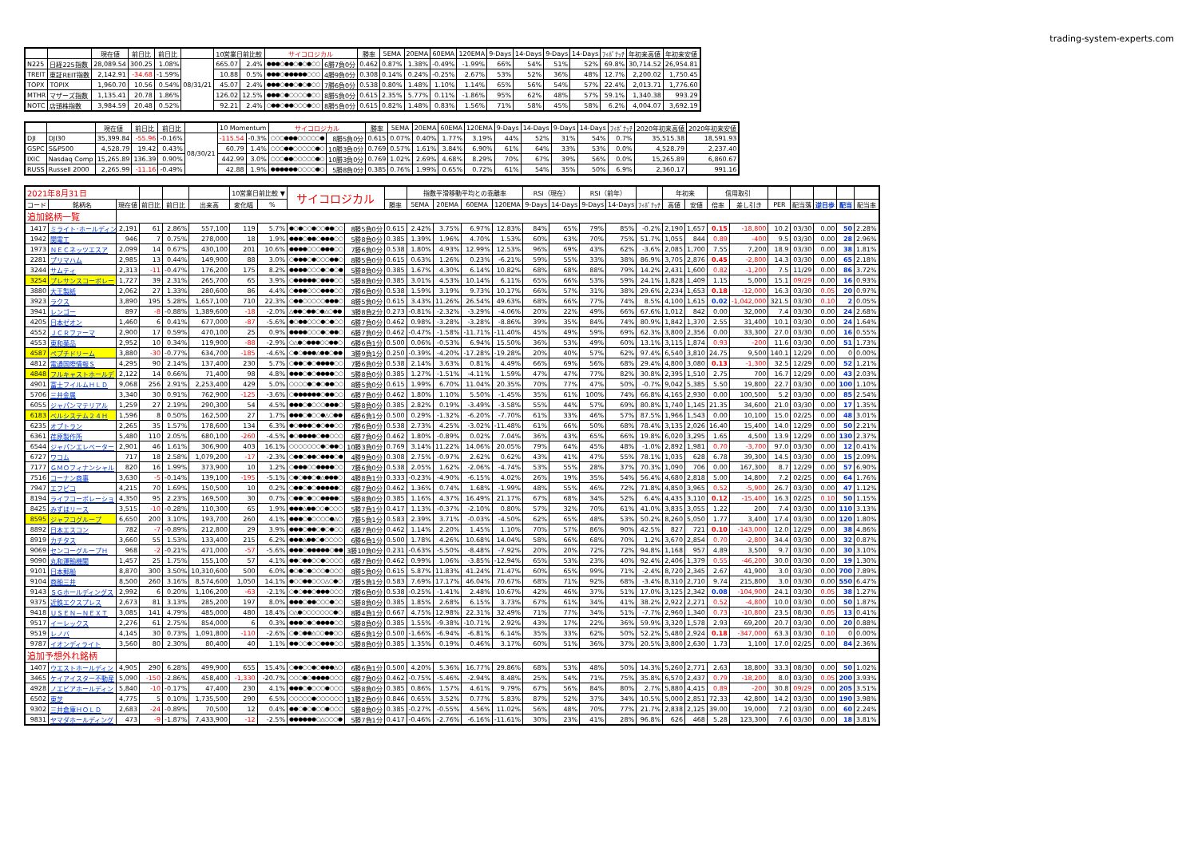trading-system-experts.com
| | | 現在値 | 前日比 | 前日比 | | 10営業日前比較 | | サイコロジカル | | 勝率 | 5EMA | 20EMA | 60EMA | 120EMA | 9-Days | 14-Days | 9-Days | 14-Days | ﾌｨﾎﾞﾅｯﾁ | 年初来高値 | 年初来安値 |
| --- | --- | --- | --- | --- | --- | --- | --- | --- | --- | --- | --- | --- | --- | --- | --- | --- | --- | --- | --- | --- | --- |
| N225 | 日経225指数 | 28,089.54 | 300.25 | 1.08% | 08/31/21 | 665.07 | 2.4% | ●●●○●●○●○●○○ | 6勝7負0分 | 0.462 | 0.87% | 1.38% | -0.49% | -1.99% | 66% | 54% | 51% | 52% | 69.8% | 30,714.52 | 26,954.81 |
| TREIT | 東証REIT指数 | 2,142.91 | -34.68 | -1.59% | | 10.88 | 0.5% | ●●●○●●●●●○○○ | 4勝9負0分 | 0.308 | 0.14% | 0.24% | -0.25% | 2.67% | 53% | 52% | 36% | 48% | 12.7% | 2,200.02 | 1,750.45 |
| TOPX | TOPIX | 1,960.70 | 10.56 | 0.54% | | 45.07 | 2.4% | ●●●○●●○●○●○○ | 7勝6負0分 | 0.538 | 0.80% | 1.48% | 1.10% | 1.14% | 65% | 56% | 54% | 57% | 22.4% | 2,013.71 | 1,776.60 |
| MTHR | マザーズ指数 | 1,135.41 | 20.78 | 1.86% | | 126.02 | 12.5% | ●●●○●○○○○●○○ | 8勝5負0分 | 0.615 | 2.35% | 5.77% | 0.11% | -1.86% | 95% | 62% | 48% | 57% | 59.1% | 1,340.38 | 993.29 |
| NOTC | 店頭株指数 | 3,984.59 | 20.48 | 0.52% | | 92.21 | 2.4% | ○●●○●●○○○●○○ | 8勝5負0分 | 0.615 | 0.82% | 1.48% | 0.83% | 1.56% | 71% | 58% | 45% | 58% | 6.2% | 4,004.07 | 3,692.19 |
| | | 現在値 | 前日比 | 前日比 | | 10 Momentum | | サイコロジカル | | 勝率 | 5EMA | 20EMA | 60EMA | 120EMA | 9-Days | 14-Days | 9-Days | 14-Days | ﾌｨﾎﾞﾅｯﾁ | 2020年初来高値 | 2020年初来安値 |
| --- | --- | --- | --- | --- | --- | --- | --- | --- | --- | --- | --- | --- | --- | --- | --- | --- | --- | --- | --- | --- | --- |
| DJI | DJI30 | 35,399.84 | -55.96 | -0.16% | 08/30/21 | -115.54 | -0.3% | ○○○●●●○○○○○● | 8勝5負0分 | 0.615 | 0.07% | 0.40% | 1.77% | 3.19% | 44% | 52% | 31% | 54% | 0.7% | 35,515.38 | 18,591.93 |
| GSPC | S&P500 | 4,528.79 | 19.42 | 0.43% | | 60.79 | 1.4% | ○○○●●○○○○○●○ | 10勝3負0分 | 0.769 | 0.57% | 1.61% | 3.84% | 6.90% | 61% | 64% | 33% | 53% | 0.0% | 4,528.79 | 2,237.40 |
| IXIC | Nasdaq Comp | 15,265.89 | 136.39 | 0.90% | | 442.99 | 3.0% | ○○○●●○○○○○●○ | 10勝3負0分 | 0.769 | 1.02% | 2.69% | 4.68% | 8.29% | 70% | 67% | 39% | 56% | 0.0% | 15,265.89 | 6,860.67 |
| RUSS | Russell 2000 | 2,265.99 | -11.16 | -0.49% | | 42.88 | 1.9% | ●●●●●●○○○○●○ | 5勝8負0分 | 0.385 | 0.76% | 1.99% | 0.65% | 0.72% | 61% | 54% | 35% | 50% | 6.9% | 2,360.17 | 991.16 |
| 2021年8月31日 | | | | | | 10営業日前比較 ▼ | | サイコロジカル | | | 指数平滑移動平均との乖離率 | | | | RSI（現在） | | RSI（前年） | | | 年初来 | | 信用取引 | | | | | | |
| --- | --- | --- | --- | --- | --- | --- | --- | --- | --- | --- | --- | --- | --- | --- | --- | --- | --- | --- | --- | --- | --- | --- | --- | --- | --- | --- | --- | --- |
| コード | 銘柄名 | 現在値 | 前日比 | 前日比 | 出来高 | 変化幅 | % | | | 勝率 | 5EMA | 20EMA | 60EMA | 120EMA | 9-Days | 14-Days | 9-Days | 14-Days | ﾌｨﾎﾞﾅｯﾁ | 高値 | 安値 | 倍率 | 差し引き | PER | 配当落 | 逆日歩 | 配当 | 配当率 |
| 追加銘柄一覧 | | | | | | | | | | | | | | | | | | | | | | | | | | | | |
| 1417 | ミライト･ホールディン | 2,191 | 61 | 2.86% | 557,100 | 119 | 5.7% | ●○●○○●○○●●○○ | 8勝5負0分 | 0.615 | 2.42% | 3.75% | 6.97% | 12.83% | 84% | 65% | 79% | 85% | -0.2% | 2,190 | 1,657 | 0.15 | -18,800 | 10.2 | 03/30 | 0.00 | 50 | 2.28% |
| 1942 | 関電工 | 946 | 7 | 0.75% | 278,000 | 18 | 1.9% | ●●●○●●○●●●○○ | 5勝8負0分 | 0.385 | 1.39% | 1.96% | 4.70% | 1.53% | 60% | 63% | 70% | 75% | 51.7% | 1,055 | 844 | 0.89 | -400 | 9.5 | 03/30 | 0.00 | 28 | 2.96% |
| 1973 | ＮＥＣネッツエスア | 2,099 | 14 | 0.67% | 430,100 | 201 | 10.6% | ●●●●○○○●●●○○ | 7勝6負0分 | 0.538 | 1.80% | 4.93% | 12.99% | 12.53% | 96% | 69% | 43% | 62% | -3.6% | 2,085 | 1,700 | 7.55 | 7,200 | 18.9 | 03/30 | 0.00 | 38 | 1.81% |
| 2281 | プリマハム | 2,985 | 13 | 0.44% | 149,900 | 88 | 3.0% | ○●●●○●○○○●●○ | 8勝5負0分 | 0.615 | 0.63% | 1.26% | 0.23% | -6.21% | 59% | 55% | 33% | 38% | 86.9% | 3,705 | 2,876 | 0.45 | -2,800 | 14.3 | 03/30 | 0.00 | 65 | 2.18% |
| 3244 | サムティ | 2,313 | -11 | -0.47% | 176,200 | 175 | 8.2% | ●●●●○○○●○●○● | 5勝8負0分 | 0.385 | 1.67% | 4.30% | 6.14% | 10.82% | 68% | 68% | 88% | 79% | 14.2% | 2,431 | 1,600 | 0.82 | -1,200 | 7.5 | 11/29 | 0.00 | 86 | 3.72% |
| 3254 | プレサンスコーポレー | 1,727 | 39 | 2.31% | 265,700 | 65 | 3.9% | ○●●●●●○●●●○○ | 5勝8負0分 | 0.385 | 3.01% | 4.53% | 10.14% | 6.11% | 65% | 66% | 53% | 59% | 24.1% | 1,828 | 1,409 | 1.15 | 5,000 | 15.1 | 09/29 | 0.00 | 16 | 0.93% |
| 3880 | 大王製紙 | 2,062 | 27 | 1.33% | 280,600 | 86 | 4.4% | ○●●●○○○●●●○○ | 7勝6負0分 | 0.538 | 1.59% | 3.19% | 9.73% | 10.17% | 66% | 57% | 31% | 38% | 29.6% | 2,234 | 1,653 | 0.18 | -12,000 | 16.3 | 03/30 | 0.05 | 20 | 0.97% |
| 3923 | ラクス | 3,890 | 195 | 5.28% | 1,657,100 | 710 | 22.3% | ○●●○○○○○●●●○ | 8勝5負0分 | 0.615 | 3.43% | 11.26% | 26.54% | 49.63% | 68% | 66% | 77% | 74% | 8.5% | 4,100 | 1,615 | 0.02 | -1,042,000 | 321.5 | 03/30 | 0.10 | 2 | 0.05% |
| 3941 | レンゴー | 897 | -8 | -0.88% | 1,389,600 | -18 | -2.0% | △●●○●●○●△○●● | 3勝8負2分 | 0.273 | -0.81% | -2.32% | -3.29% | -4.06% | 20% | 22% | 49% | 66% | 67.6% | 1,012 | 842 | 0.00 | 32,000 | 7.4 | 03/30 | 0.00 | 24 | 2.68% |
| 4205 | 日本ゼオン | 1,460 | 6 | 0.41% | 677,000 | -87 | -5.6% | ●○●●○○○●○●○○ | 6勝7負0分 | 0.462 | 0.98% | -3.28% | -3.28% | -8.86% | 39% | 35% | 84% | 74% | 80.9% | 1,842 | 1,370 | 2.55 | 31,400 | 10.1 | 03/30 | 0.00 | 24 | 1.64% |
| 4552 | ＪＣＲファーマ | 2,900 | 17 | 0.59% | 470,100 | 25 | 0.9% | ●●●●○○○●○●●○ | 6勝7負0分 | 0.462 | -0.47% | -1.58% | -11.71% | -11.40% | 45% | 49% | 59% | 69% | 62.3% | 3,800 | 2,356 | 0.00 | 33,300 | 27.0 | 03/30 | 0.00 | 16 | 0.55% |
| 4553 | 東和薬品 | 2,952 | 10 | 0.34% | 119,900 | -88 | -2.9% | ○△●○●●●○○●●○ | 6勝6負1分 | 0.500 | 0.06% | -0.53% | 6.94% | 15.50% | 36% | 53% | 49% | 60% | 13.1% | 3,115 | 1,874 | 0.93 | -200 | 11.6 | 03/30 | 0.00 | 51 | 1.73% |
| 4587 | ペプチドリーム | 3,880 | -30 | -0.77% | 634,700 | -185 | -4.6% | ○●○●●●△●●○●● | 3勝9負1分 | 0.250 | -0.39% | -4.20% | -17.28% | -19.28% | 20% | 40% | 57% | 62% | 97.4% | 6,540 | 3,810 | 24.75 | 9,500 | 140.1 | 12/29 | 0.00 | 0 | 0.00% |
| 4812 | 電通国際情報Ｓ | 4,295 | 90 | 2.14% | 137,400 | 230 | 5.7% | ○●●○●○●●●●○○ | 7勝6負0分 | 0.538 | 2.14% | 3.63% | 0.81% | 4.49% | 66% | 69% | 56% | 68% | 29.4% | 4,800 | 3,080 | 0.13 | -1,300 | 32.5 | 12/29 | 0.00 | 52 | 1.21% |
| 4848 | フルキャストホールデ | 2,122 | 14 | 0.66% | 71,400 | 98 | 4.8% | ●●●○●○●●●●○○ | 5勝8負0分 | 0.385 | 1.27% | -1.51% | -4.11% | 1.59% | 47% | 47% | 77% | 82% | 30.8% | 2,395 | 1,510 | 2.75 | 700 | 16.7 | 12/29 | 0.00 | 43 | 2.03% |
| 4901 | 富士フイルムＨＬＤ | 9,068 | 256 | 2.91% | 2,253,400 | 429 | 5.0% | ○○○○●○●○●●○○ | 8勝5負0分 | 0.615 | 1.99% | 6.70% | 11.04% | 20.35% | 70% | 77% | 47% | 50% | -0.7% | 9,042 | 5,385 | 5.50 | 19,800 | 22.7 | 03/30 | 0.00 | 100 | 1.10% |
| 5706 | 三井金属 | 3,340 | 30 | 0.91% | 762,900 | -125 | -3.6% | ○●●●●●●○●●○○ | 6勝7負0分 | 0.462 | 1.80% | 1.10% | 5.50% | -1.45% | 35% | 61% | 100% | 74% | 66.8% | 4,165 | 2,930 | 0.00 | 100,500 | 5.2 | 03/30 | 0.00 | 85 | 2.54% |
| 6055 | ジャパンマテリアル | 1,259 | 27 | 2.19% | 290,300 | 54 | 4.5% | ●●●○●○○○●●●○ | 5勝8負0分 | 0.385 | 2.82% | 0.19% | -3.49% | -3.58% | 55% | 44% | 57% | 69% | 80.8% | 1,740 | 1,145 | 21.35 | 34,600 | 21.0 | 03/30 | 0.00 | 17 | 1.35% |
| 6183 | ベルシステム２４Ｈ | 1,596 | 8 | 0.50% | 162,500 | 27 | 1.7% | ●●●○●○○●△○●● | 6勝6負1分 | 0.500 | 0.29% | -1.32% | -6.20% | -7.70% | 61% | 33% | 46% | 57% | 87.5% | 1,966 | 1,543 | 0.00 | 10,100 | 15.0 | 02/25 | 0.00 | 48 | 3.01% |
| 6235 | オプトラン | 2,265 | 35 | 1.57% | 178,600 | 134 | 6.3% | ●○●●●○●○●●○○ | 7勝6負0分 | 0.538 | 2.73% | 4.25% | -3.02% | -11.48% | 61% | 66% | 50% | 68% | 78.4% | 3,135 | 2,026 | 16.40 | 15,400 | 14.0 | 12/29 | 0.00 | 50 | 2.21% |
| 6361 | 荏原製作所 | 5,480 | 110 | 2.05% | 680,100 | -260 | -4.5% | ●○●●●●○●●○○○ | 6勝7負0分 | 0.462 | 1.80% | -0.89% | 0.02% | 7.04% | 36% | 43% | 65% | 66% | 19.8% | 6,020 | 3,295 | 1.65 | 4,500 | 13.9 | 12/29 | 0.00 | 130 | 2.37% |
| 6544 | ジャパンエレベーター | 2,901 | 46 | 1.61% | 306,900 | 403 | 16.1% | ○○○○○○○●○●●○ | 10勝3負0分 | 0.769 | 3.14% | 11.22% | 14.06% | 20.05% | 79% | 64% | 45% | 48% | -1.0% | 2,892 | 1,981 | 0.70 | -3,700 | 97.0 | 03/30 | 0.00 | 12 | 0.41% |
| 6727 | ワコム | 717 | 18 | 2.58% | 1,079,200 | -17 | -2.3% | ○●●○●●○●●●○● | 4勝9負0分 | 0.308 | 2.75% | -0.97% | 2.62% | 0.62% | 43% | 41% | 47% | 55% | 78.1% | 1,035 | 628 | 6.78 | 39,300 | 14.5 | 03/30 | 0.00 | 15 | 2.09% |
| 7177 | ＧＭＯフィナンシャル | 820 | 16 | 1.99% | 373,900 | 10 | 1.2% | ○●●●○○●●●●○○ | 7勝6負0分 | 0.538 | 2.05% | 1.62% | -2.06% | -4.74% | 53% | 55% | 28% | 37% | 70.3% | 1,090 | 706 | 0.00 | 167,300 | 8.7 | 12/29 | 0.00 | 57 | 6.90% |
| 7516 | コーナン商事 | 3,630 | -5 | -0.14% | 139,100 | -195 | -5.1% | ○●○●●○●△●●●○ | 4勝8負1分 | 0.333 | -0.23% | -4.90% | -6.15% | 4.02% | 26% | 19% | 35% | 54% | 56.4% | 4,680 | 2,818 | 5.00 | 14,800 | 7.2 | 02/25 | 0.00 | 64 | 1.76% |
| 7947 | エフピコ | 4,215 | 70 | 1.69% | 150,500 | 10 | 0.2% | ○●●○●○●●●●●○ | 6勝7負0分 | 0.462 | 1.36% | 0.74% | 1.68% | -1.99% | 48% | 55% | 46% | 72% | 71.8% | 4,850 | 3,965 | 0.52 | -5,900 | 26.7 | 03/30 | 0.00 | 47 | 1.12% |
| 8194 | ライフコーポレーショ | 4,350 | 95 | 2.23% | 169,500 | 30 | 0.7% | ○●●○●○○●●●●○ | 5勝8負0分 | 0.385 | 1.16% | 4.37% | 16.49% | 21.17% | 67% | 68% | 34% | 52% | 6.4% | 4,435 | 3,110 | 0.12 | -15,400 | 16.3 | 02/25 | 0.10 | 50 | 1.15% |
| 8425 | みずほリース | 3,515 | -10 | -0.28% | 110,300 | 65 | 1.9% | ●●●△●●○○●○○○ | 5勝7負1分 | 0.417 | 1.13% | -0.37% | -2.10% | 0.80% | 57% | 32% | 70% | 61% | 41.0% | 3,835 | 3,055 | 1.22 | 200 | 7.4 | 03/30 | 0.00 | 110 | 3.13% |
| 8595 | ジャフコグループ | 6,650 | 200 | 3.10% | 193,700 | 260 | 4.1% | ●●●○●○○○○●△○ | 7勝5負1分 | 0.583 | 2.39% | 3.71% | -0.03% | -4.50% | 62% | 65% | 48% | 53% | 50.2% | 8,260 | 5,050 | 1.77 | 3,400 | 17.4 | 03/30 | 0.00 | 120 | 1.80% |
| 8892 | 日本エスコン | 782 | -7 | -0.89% | 212,800 | 29 | 3.9% | ●●●○●●○●○●○○ | 6勝7負0分 | 0.462 | 1.14% | 2.20% | 1.45% | 1.10% | 70% | 57% | 86% | 90% | 42.5% | 827 | 721 | 0.10 | -143,000 | 12.0 | 12/29 | 0.00 | 38 | 4.86% |
| 8919 | カチタス | 3,660 | 55 | 1.53% | 133,400 | 215 | 6.2% | ●●●△●●○●○○○○ | 6勝6負1分 | 0.500 | 1.78% | 4.26% | 10.68% | 14.04% | 58% | 66% | 68% | 70% | 1.2% | 3,670 | 2,854 | 0.70 | -2,800 | 34.4 | 03/30 | 0.00 | 32 | 0.87% |
| 9069 | センコーグループＨ | 968 | -2 | -0.21% | 471,000 | -57 | -5.6% | ●●●○●●●●●○●● | 3勝10負0分 | 0.231 | -0.63% | -5.50% | -8.48% | -7.92% | 20% | 20% | 72% | 72% | 94.8% | 1,168 | 957 | 4.89 | 3,500 | 9.7 | 03/30 | 0.00 | 30 | 3.10% |
| 9090 | 丸和運輸機関 | 1,457 | 25 | 1.75% | 155,100 | 57 | 4.1% | ●●○●●○○●○○○○ | 6勝7負0分 | 0.462 | 0.99% | 1.06% | -3.85% | -12.94% | 65% | 53% | 23% | 40% | 92.4% | 2,406 | 1,379 | 0.55 | -46,200 | 30.0 | 03/30 | 0.00 | 19 | 1.30% |
| 9101 | 日本郵船 | 8,870 | 300 | 3.50% | 10,310,600 | 500 | 6.0% | ●○●○●○○○●○○○ | 8勝5負0分 | 0.615 | 5.87% | 11.83% | 41.24% | 71.47% | 60% | 65% | 99% | 71% | -2.4% | 8,720 | 2,345 | 2.67 | 41,900 | 3.0 | 03/30 | 0.00 | 700 | 7.89% |
| 9104 | 商船三井 | 8,500 | 260 | 3.16% | 8,574,600 | 1,050 | 14.1% | ●○○●●○○○△○●○ | 7勝5負1分 | 0.583 | 7.69% | 17.17% | 46.04% | 70.67% | 68% | 71% | 92% | 68% | -3.4% | 8,310 | 2,710 | 9.74 | 215,800 | 3.0 | 03/30 | 0.00 | 550 | 6.47% |
| 9143 | ＳＧホールディングス | 2,992 | 6 | 0.20% | 1,106,200 | -63 | -2.1% | ○●○●●○●●●○○○ | 7勝6負0分 | 0.538 | -0.25% | -1.41% | 2.48% | 10.67% | 42% | 46% | 37% | 51% | 17.0% | 3,125 | 2,342 | 0.08 | -104,900 | 24.1 | 03/30 | 0.05 | 38 | 1.27% |
| 9375 | 近鉄エクスプレス | 2,673 | 81 | 3.13% | 285,200 | 197 | 8.0% | ●●●○●●○○○●○○ | 5勝8負0分 | 0.385 | 1.85% | 2.68% | 6.15% | 3.73% | 67% | 61% | 34% | 41% | 38.2% | 2,922 | 2,271 | 0.52 | -4,800 | 10.0 | 03/30 | 0.00 | 50 | 1.87% |
| 9418 | ＵＳＥＮ－ＮＥＸＴ | 3,085 | 141 | 4.79% | 485,000 | 480 | 18.4% | ○△●○○○○○○○●○ | 8勝4負1分 | 0.667 | 4.75% | 12.98% | 22.31% | 32.49% | 71% | 77% | 34% | 51% | -7.7% | 2,960 | 1,340 | 0.73 | -10,800 | 23.5 | 08/30 | 0.05 | 13 | 0.41% |
| 9517 | イーレックス | 2,276 | 61 | 2.75% | 854,000 | 6 | 0.3% | ●●●○●○●●●●○○ | 5勝8負0分 | 0.385 | 1.55% | -9.38% | -10.71% | 2.92% | 43% | 17% | 22% | 36% | 59.9% | 3,320 | 1,578 | 2.93 | 69,200 | 20.7 | 03/30 | 0.00 | 20 | 0.88% |
| 9519 | レノバ | 4,145 | 30 | 0.73% | 1,091,800 | -110 | -2.6% | ○●○●●△○○●●○○ | 6勝6負1分 | 0.500 | -1.66% | -6.94% | -6.81% | 6.14% | 35% | 33% | 62% | 50% | 52.2% | 5,480 | 2,924 | 0.18 | -347,000 | 63.3 | 03/30 | 0.10 | 0 | 0.00% |
| 9787 | イオンディライト | 3,560 | 80 | 2.30% | 80,400 | 40 | 1.1% | ●●○○●○○●●●○○ | 5勝8負0分 | 0.385 | 1.35% | 0.19% | 0.46% | 3.17% | 60% | 51% | 36% | 37% | 20.5% | 3,800 | 2,630 | 1.73 | 1,100 | 17.0 | 02/25 | 0.00 | 84 | 2.36% |
| 追加予想外れ銘柄 | | | | | | | | | | | | | | | | | | | | | | | | | | | | |
| 1407 | ウエストホールディン | 4,905 | 290 | 6.28% | 499,900 | 655 | 15.4% | ○●●○○●○●●●△○ | 6勝6負1分 | 0.500 | 4.20% | 5.36% | 16.77% | 29.86% | 68% | 53% | 48% | 50% | 14.3% | 5,260 | 2,771 | 2.63 | 18,800 | 33.3 | 08/30 | 0.00 | 50 | 1.02% |
| 3465 | ケイアイスター不動産 | 5,090 | -150 | -2.86% | 458,400 | -1,330 | -20.7% | ○○○●○●●●●○○○ | 6勝7負0分 | 0.462 | -0.75% | -5.46% | -2.94% | 8.48% | 25% | 54% | 71% | 75% | 35.8% | 6,570 | 2,437 | 0.79 | -18,200 | 8.0 | 03/30 | 0.05 | 200 | 3.93% |
| 4928 | ノエビアホールディン | 5,840 | -10 | -0.17% | 47,400 | 230 | 4.1% | ●●●○●○○○●○○○ | 5勝8負0分 | 0.385 | 0.86% | 1.57% | 4.61% | 9.79% | 67% | 56% | 84% | 80% | 2.7% | 5,880 | 4,415 | 0.89 | -200 | 30.8 | 09/29 | 0.00 | 205 | 3.51% |
| 6502 | 東芝 | 4,775 | 5 | 0.10% | 1,735,500 | 290 | 6.5% | ○○○○○●○○○○○○ | 11勝2負0分 | 0.846 | 0.65% | 3.52% | 0.77% | 5.83% | 87% | 52% | 37% | 34% | 10.5% | 5,000 | 2,851 | 72.33 | 42,800 | 14.2 | 03/30 | 0.00 | 190 | 3.98% |
| 9302 | 三井倉庫ＨＯＬＤ | 2,683 | -24 | -0.89% | 70,500 | 12 | 0.4% | ●●○●○●○○●○○○ | 5勝8負0分 | 0.385 | -0.27% | -0.55% | 4.56% | 11.02% | 56% | 48% | 70% | 77% | 21.7% | 2,838 | 2,125 | 39.00 | 19,000 | 7.2 | 03/30 | 0.00 | 60 | 2.24% |
| 9831 | ヤマダホールディング | 473 | -9 | -1.87% | 7,433,900 | -12 | -2.5% | ●●●●●●○△○○○● | 5勝7負1分 | 0.417 | -0.46% | -2.76% | -6.16% | -11.61% | 30% | 23% | 41% | 28% | 96.8% | 626 | 468 | 5.28 | 123,300 | 7.6 | 03/30 | 0.00 | 18 | 3.81% |